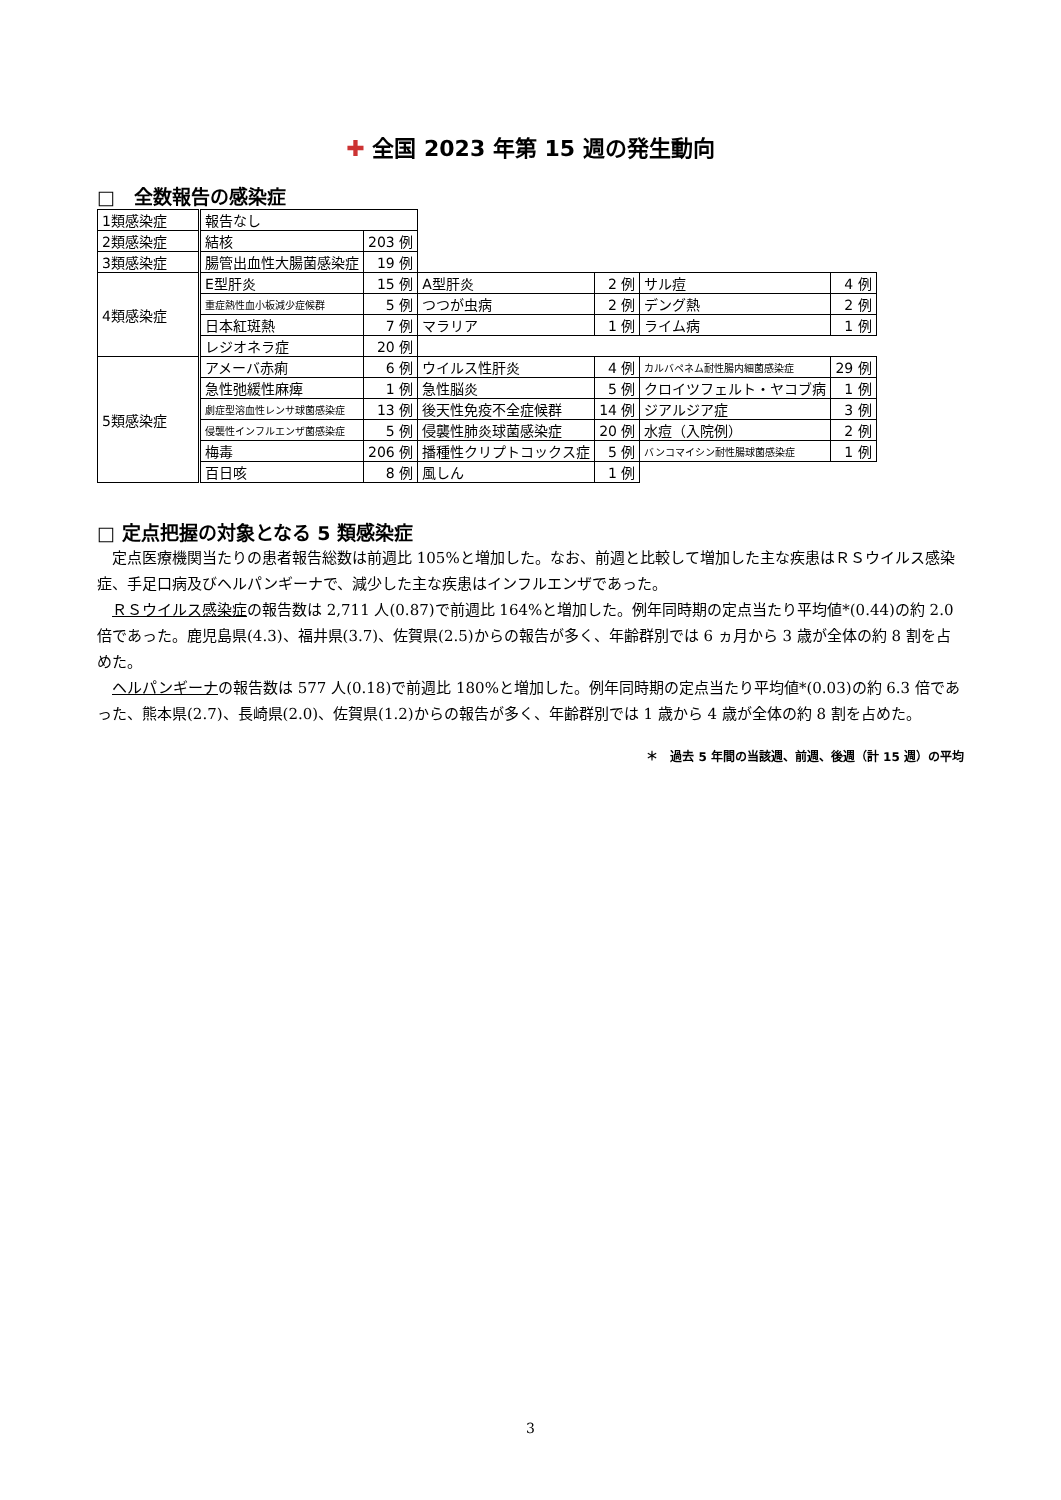✚ 全国 2023 年第 15 週の発生動向
□　全数報告の感染症
| 1類感染症 | 報告なし | | | | | |
| 2類感染症 | 結核 | 203 例 | | | | |
| 3類感染症 | 腸管出血性大腸菌感染症 | 19 例 | | | | |
| 4類感染症 | E型肝炎 | 15 例 | A型肝炎 | 2 例 | サル痘 | 4 例 |
| | 重症熱性血小板減少症候群 | 5 例 | つつが虫病 | 2 例 | デング熱 | 2 例 |
| | 日本紅斑熱 | 7 例 | マラリア | 1 例 | ライム病 | 1 例 |
| | レジオネラ症 | 20 例 | | | | |
| 5類感染症 | アメーバ赤痢 | 6 例 | ウイルス性肝炎 | 4 例 | カルバペネム耐性腸内細菌感染症 | 29 例 |
| | 急性弛緩性麻痺 | 1 例 | 急性脳炎 | 5 例 | クロイツフェルト・ヤコブ病 | 1 例 |
| | 劇症型溶血性レンサ球菌感染症 | 13 例 | 後天性免疫不全症候群 | 14 例 | ジアルジア症 | 3 例 |
| | 侵襲性インフルエンザ菌感染症 | 5 例 | 侵襲性肺炎球菌感染症 | 20 例 | 水痘（入院例） | 2 例 |
| | 梅毒 | 206 例 | 播種性クリプトコックス症 | 5 例 | バンコマイシン耐性腸球菌感染症 | 1 例 |
| | 百日咳 | 8 例 | 風しん | 1 例 | | |
□ 定点把握の対象となる 5 類感染症
定点医療機関当たりの患者報告総数は前週比 105%と増加した。なお、前週と比較して増加した主な疾患はＲＳウイルス感染症、手足口病及びヘルパンギーナで、減少した主な疾患はインフルエンザであった。
ＲＳウイルス感染症の報告数は 2,711 人(0.87)で前週比 164%と増加した。例年同時期の定点当たり平均値*(0.44)の約 2.0 倍であった。鹿児島県(4.3)、福井県(3.7)、佐賀県(2.5)からの報告が多く、年齢群別では 6 ヵ月から 3 歳が全体の約 8 割を占めた。
ヘルパンギーナの報告数は 577 人(0.18)で前週比 180%と増加した。例年同時期の定点当たり平均値*(0.03)の約 6.3 倍であった、熊本県(2.7)、長崎県(2.0)、佐賀県(1.2)からの報告が多く、年齢群別では 1 歳から 4 歳が全体の約 8 割を占めた。
＊　過去 5 年間の当該週、前週、後週（計 15 週）の平均
3